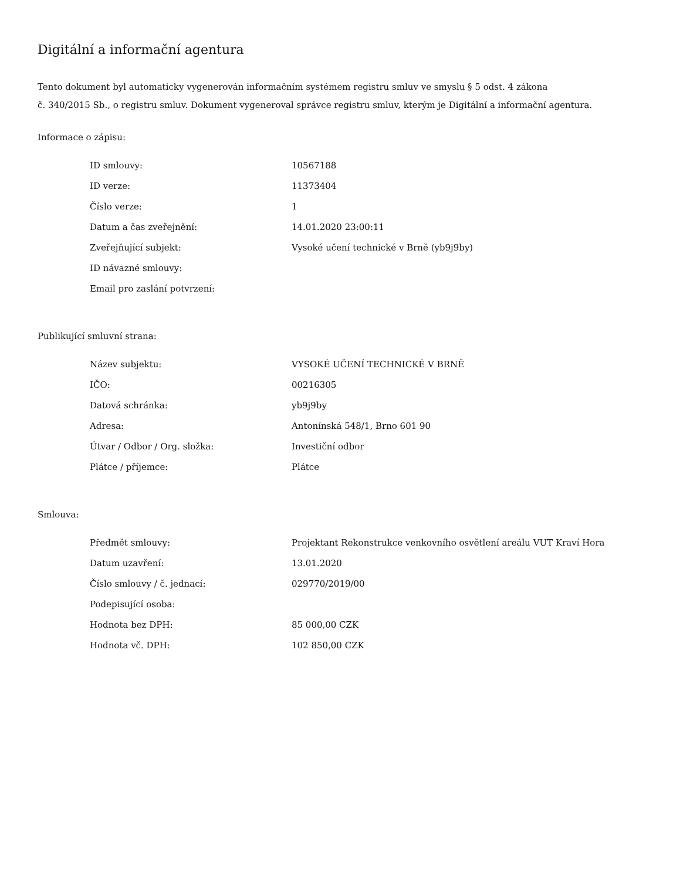Digitální a informační agentura
Tento dokument byl automaticky vygenerován informačním systémem registru smluv ve smyslu § 5 odst. 4 zákona
č. 340/2015 Sb., o registru smluv. Dokument vygeneroval správce registru smluv, kterým je Digitální a informační agentura.
Informace o zápisu:
| ID smlouvy: | 10567188 |
| ID verze: | 11373404 |
| Číslo verze: | 1 |
| Datum a čas zveřejnění: | 14.01.2020 23:00:11 |
| Zveřejňující subjekt: | Vysoké učení technické v Brně (yb9j9by) |
| ID návazné smlouvy: | |
| Email pro zaslání potvrzení: | |
Publikující smluvní strana:
| Název subjektu: | VYSOKÉ UČENÍ TECHNICKÉ V BRNĚ |
| IČO: | 00216305 |
| Datová schránka: | yb9j9by |
| Adresa: | Antonínská 548/1, Brno 601 90 |
| Útvar / Odbor / Org. složka: | Investiční odbor |
| Plátce / příjemce: | Plátce |
Smlouva:
| Předmět smlouvy: | Projektant Rekonstrukce venkovního osvětlení areálu VUT Kraví Hora |
| Datum uzavření: | 13.01.2020 |
| Číslo smlouvy / č. jednací: | 029770/2019/00 |
| Podepisující osoba: | |
| Hodnota bez DPH: | 85 000,00 CZK |
| Hodnota vč. DPH: | 102 850,00 CZK |